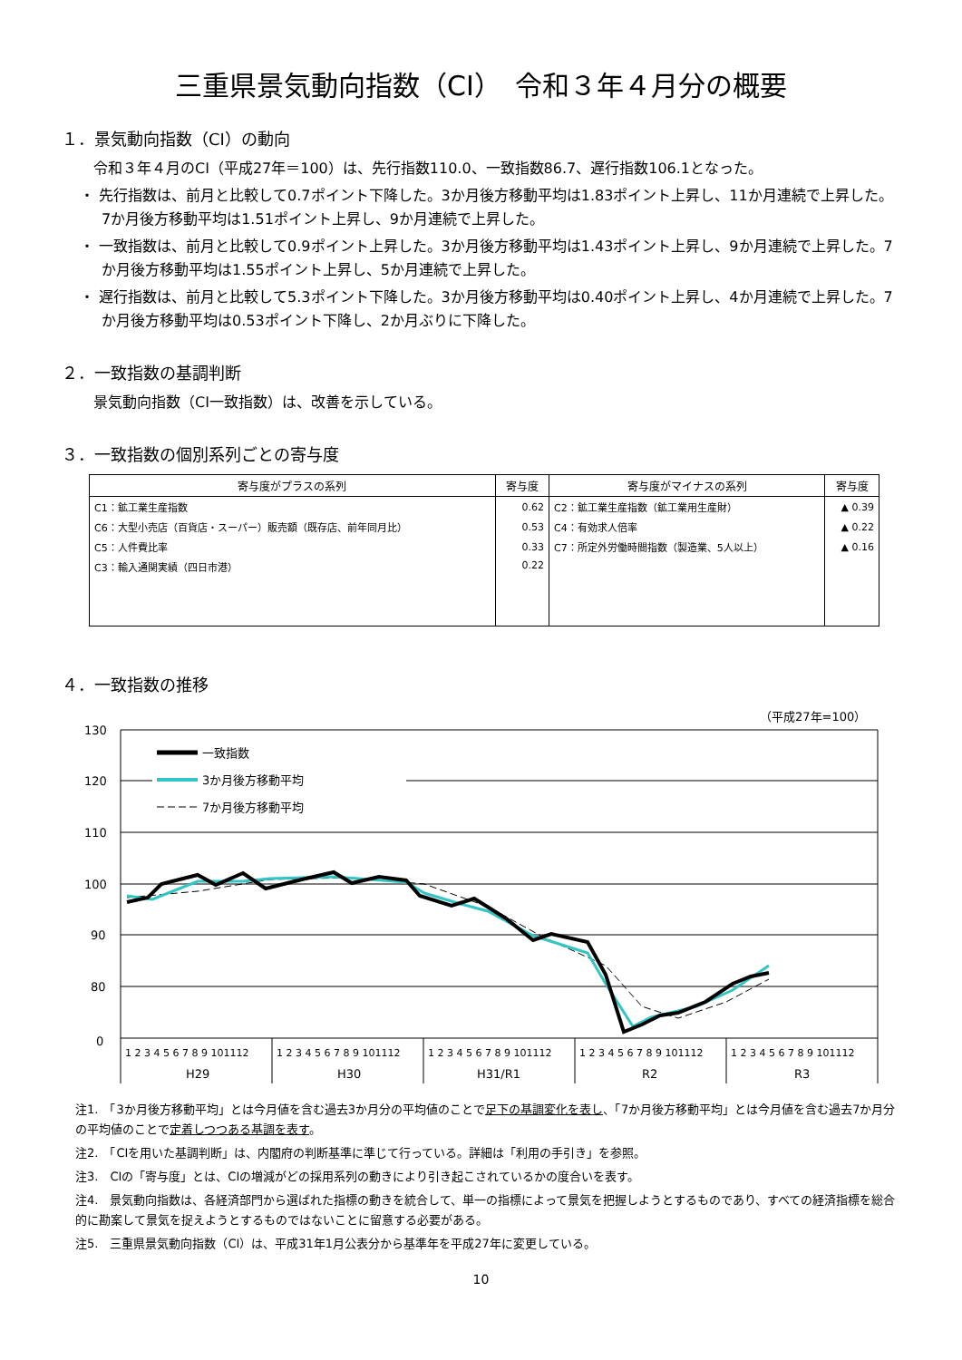三重県景気動向指数（CI）　令和３年４月分の概要
１．景気動向指数（CI）の動向
令和３年４月のCI（平成27年＝100）は、先行指数110.0、一致指数86.7、遅行指数106.1となった。
・ 先行指数は、前月と比較して0.7ポイント下降した。3か月後方移動平均は1.83ポイント上昇し、11か月連続で上昇した。7か月後方移動平均は1.51ポイント上昇し、9か月連続で上昇した。
・ 一致指数は、前月と比較して0.9ポイント上昇した。3か月後方移動平均は1.43ポイント上昇し、9か月連続で上昇した。7か月後方移動平均は1.55ポイント上昇し、5か月連続で上昇した。
・ 遅行指数は、前月と比較して5.3ポイント下降した。3か月後方移動平均は0.40ポイント上昇し、4か月連続で上昇した。7か月後方移動平均は0.53ポイント下降し、2か月ぶりに下降した。
２．一致指数の基調判断
景気動向指数（CI一致指数）は、改善を示している。
３．一致指数の個別系列ごとの寄与度
| 寄与度がプラスの系列 | 寄与度 | 寄与度がマイナスの系列 | 寄与度 |
| --- | --- | --- | --- |
| C1：鉱工業生産指数 | 0.62 | C2：鉱工業生産指数（鉱工業用生産財） | ▲ 0.39 |
| C6：大型小売店（百貨店・スーパー）販売額（既存店、前年同月比） | 0.53 | C4：有効求人倍率 | ▲ 0.22 |
| C5：人件費比率 | 0.33 | C7：所定外労働時間指数（製造業、5人以上） | ▲ 0.16 |
| C3：輸入通関実績（四日市港） | 0.22 | | |
４．一致指数の推移
（平成27年=100）
130
120
110
100
90
80
0
1 2 3 4 5 6 7 8 9 101112
1 2 3 4 5 6 7 8 9 101112
1 2 3 4 5 6 7 8 9 101112
1 2 3 4 5 6 7 8 9 101112
1 2 3 4 5 6 7 8 9 101112
H29
H30
H31/R1
R2
R3
一致指数
3か月後方移動平均
7か月後方移動平均
注1.　「3か月後方移動平均」とは今月値を含む過去3か月分の平均値のことで足下の基調変化を表し、「7か月後方移動平均」とは今月値を含む過去7か月分の平均値のことで定着しつつある基調を表す。
注2.　「CIを用いた基調判断」は、内閣府の判断基準に準じて行っている。詳細は「利用の手引き」を参照。
注3.　CIの「寄与度」とは、CIの増減がどの採用系列の動きにより引き起こされているかの度合いを表す。
注4.　景気動向指数は、各経済部門から選ばれた指標の動きを統合して、単一の指標によって景気を把握しようとするものであり、すべての経済指標を総合的に勘案して景気を捉えようとするものではないことに留意する必要がある。
注5.　三重県景気動向指数（CI）は、平成31年1月公表分から基準年を平成27年に変更している。
10